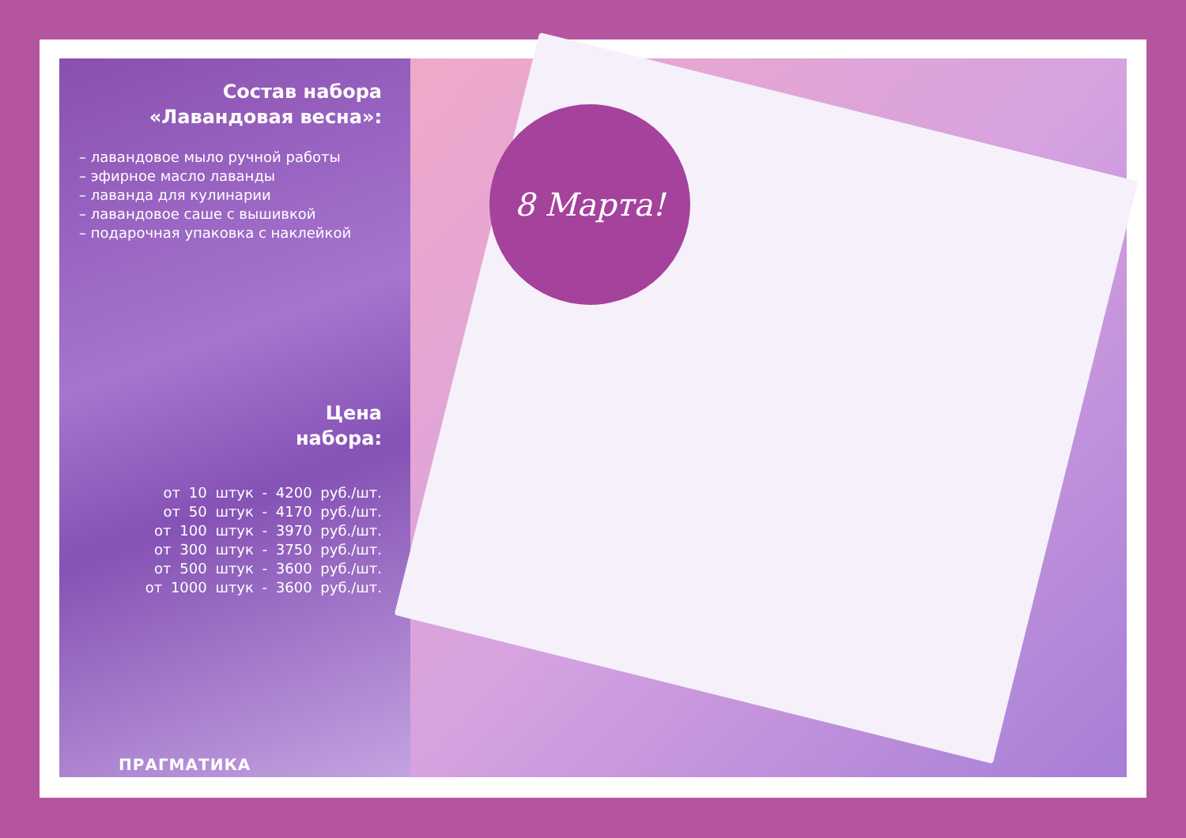Состав набора
«Лавандовая весна»:
– лавандовое мыло ручной работы
– эфирное масло лаванды
– лаванда для кулинарии
– лавандовое саше с вышивкой
– подарочная упаковка с наклейкой
Цена
набора:
от 10 штук - 4200 руб./шт.
от 50 штук - 4170 руб./шт.
от 100 штук - 3970 руб./шт.
от 300 штук - 3750 руб./шт.
от 500 штук - 3600 руб./шт.
от 1000 штук - 3600 руб./шт.
ПРАГМАТИКА
8 Марта!